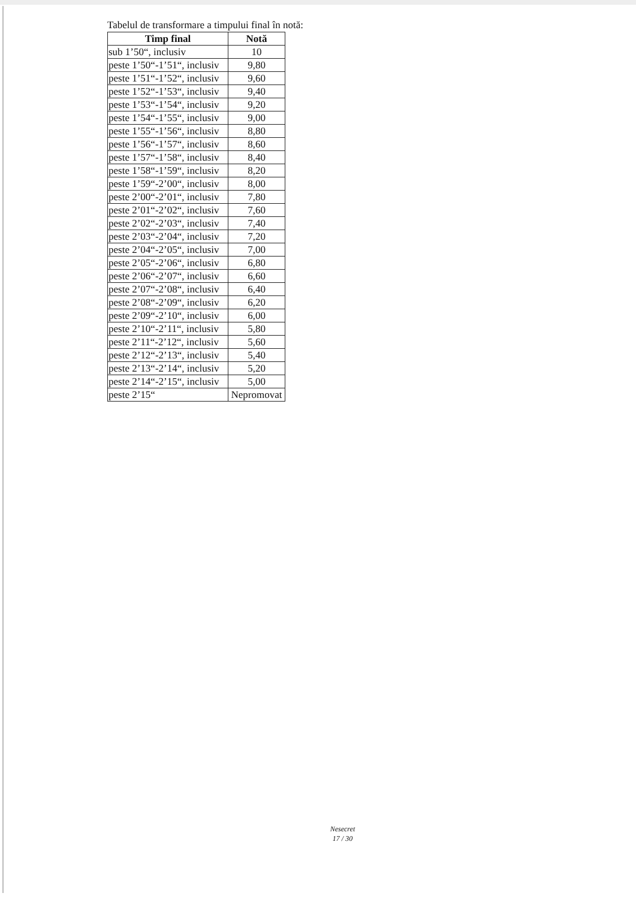Tabelul de transformare a timpului final în notă:
| Timp final | Notă |
| --- | --- |
| sub 1’50“, inclusiv | 10 |
| peste 1’50“-1’51“, inclusiv | 9,80 |
| peste 1’51“-1’52“, inclusiv | 9,60 |
| peste 1’52“-1’53“, inclusiv | 9,40 |
| peste 1’53“-1’54“, inclusiv | 9,20 |
| peste 1’54“-1’55“, inclusiv | 9,00 |
| peste 1’55“-1’56“, inclusiv | 8,80 |
| peste 1’56“-1’57“, inclusiv | 8,60 |
| peste 1’57“-1’58“, inclusiv | 8,40 |
| peste 1’58“-1’59“, inclusiv | 8,20 |
| peste 1’59“-2’00“, inclusiv | 8,00 |
| peste 2’00“-2’01“, inclusiv | 7,80 |
| peste 2’01“-2’02“, inclusiv | 7,60 |
| peste 2’02“-2’03“, inclusiv | 7,40 |
| peste 2’03“-2’04“, inclusiv | 7,20 |
| peste 2’04“-2’05“, inclusiv | 7,00 |
| peste 2’05“-2’06“, inclusiv | 6,80 |
| peste 2’06“-2’07“, inclusiv | 6,60 |
| peste 2’07“-2’08“, inclusiv | 6,40 |
| peste 2’08“-2’09“, inclusiv | 6,20 |
| peste 2’09“-2’10“, inclusiv | 6,00 |
| peste 2’10“-2’11“, inclusiv | 5,80 |
| peste 2’11“-2’12“, inclusiv | 5,60 |
| peste 2’12“-2’13“, inclusiv | 5,40 |
| peste 2’13“-2’14“, inclusiv | 5,20 |
| peste 2’14“-2’15“, inclusiv | 5,00 |
| peste 2’15“ | Nepromovat |
Nesecret
17 / 30